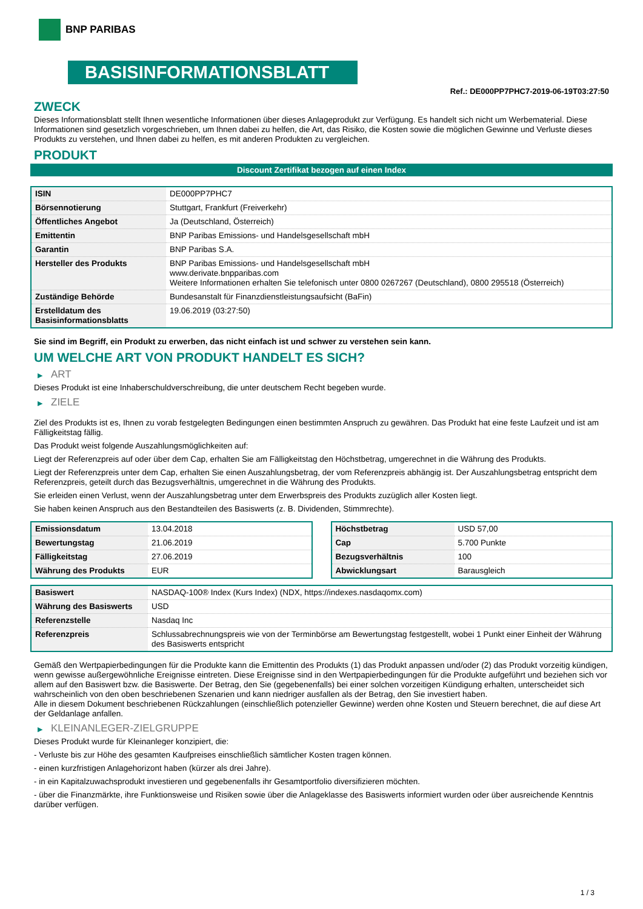BNP PARIBAS
BASISINFORMATIONSBLATT
Ref.: DE000PP7PHC7-2019-06-19T03:27:50
ZWECK
Dieses Informationsblatt stellt Ihnen wesentliche Informationen über dieses Anlageprodukt zur Verfügung. Es handelt sich nicht um Werbematerial. Diese Informationen sind gesetzlich vorgeschrieben, um Ihnen dabei zu helfen, die Art, das Risiko, die Kosten sowie die möglichen Gewinne und Verluste dieses Produkts zu verstehen, und Ihnen dabei zu helfen, es mit anderen Produkten zu vergleichen.
PRODUKT
Discount Zertifikat bezogen auf einen Index
| ISIN | DE000PP7PHC7 |
| Börsennotierung | Stuttgart, Frankfurt (Freiverkehr) |
| Öffentliches Angebot | Ja (Deutschland, Österreich) |
| Emittentin | BNP Paribas Emissions- und Handelsgesellschaft mbH |
| Garantin | BNP Paribas S.A. |
| Hersteller des Produkts | BNP Paribas Emissions- und Handelsgesellschaft mbH www.derivate.bnpparibas.com Weitere Informationen erhalten Sie telefonisch unter 0800 0267267 (Deutschland), 0800 295518 (Österreich) |
| Zuständige Behörde | Bundesanstalt für Finanzdienstleistungsaufsicht (BaFin) |
| Erstelldatum des Basisinformationsblatts | 19.06.2019 (03:27:50) |
Sie sind im Begriff, ein Produkt zu erwerben, das nicht einfach ist und schwer zu verstehen sein kann.
UM WELCHE ART VON PRODUKT HANDELT ES SICH?
▶ ART
Dieses Produkt ist eine Inhaberschuldverschreibung, die unter deutschem Recht begeben wurde.
▶ ZIELE
Ziel des Produkts ist es, Ihnen zu vorab festgelegten Bedingungen einen bestimmten Anspruch zu gewähren. Das Produkt hat eine feste Laufzeit und ist am Fälligkeitstag fällig.
Das Produkt weist folgende Auszahlungsmöglichkeiten auf:
Liegt der Referenzpreis auf oder über dem Cap, erhalten Sie am Fälligkeitstag den Höchstbetrag, umgerechnet in die Währung des Produkts.
Liegt der Referenzpreis unter dem Cap, erhalten Sie einen Auszahlungsbetrag, der vom Referenzpreis abhängig ist. Der Auszahlungsbetrag entspricht dem Referenzpreis, geteilt durch das Bezugsverhältnis, umgerechnet in die Währung des Produkts.
Sie erleiden einen Verlust, wenn der Auszahlungsbetrag unter dem Erwerbspreis des Produkts zuzüglich aller Kosten liegt.
Sie haben keinen Anspruch aus den Bestandteilen des Basiswerts (z. B. Dividenden, Stimmrechte).
| Emissionsdatum | 13.04.2018 |
| Bewertungstag | 21.06.2019 |
| Fälligkeitstag | 27.06.2019 |
| Währung des Produkts | EUR |
| Höchstbetrag | USD 57,00 |
| Cap | 5.700 Punkte |
| Bezugsverhältnis | 100 |
| Abwicklungsart | Barausgleich |
| Basiswert | NASDAQ-100® Index (Kurs Index) (NDX, https://indexes.nasdaqomx.com) |
| Währung des Basiswerts | USD |
| Referenzstelle | Nasdaq Inc |
| Referenzpreis | Schlussabrechnungspreis wie von der Terminbörse am Bewertungstag festgestellt, wobei 1 Punkt einer Einheit der Währung des Basiswerts entspricht |
Gemäß den Wertpapierbedingungen für die Produkte kann die Emittentin des Produkts (1) das Produkt anpassen und/oder (2) das Produkt vorzeitig kündigen, wenn gewisse außergewöhnliche Ereignisse eintreten. Diese Ereignisse sind in den Wertpapierbedingungen für die Produkte aufgeführt und beziehen sich vor allem auf den Basiswert bzw. die Basiswerte. Der Betrag, den Sie (gegebenenfalls) bei einer solchen vorzeitigen Kündigung erhalten, unterscheidet sich wahrscheinlich von den oben beschriebenen Szenarien und kann niedriger ausfallen als der Betrag, den Sie investiert haben.
Alle in diesem Dokument beschriebenen Rückzahlungen (einschließlich potenzieller Gewinne) werden ohne Kosten und Steuern berechnet, die auf diese Art der Geldanlage anfallen.
▶ KLEINANLEGER-ZIELGRUPPE
Dieses Produkt wurde für Kleinanleger konzipiert, die:
- Verluste bis zur Höhe des gesamten Kaufpreises einschließlich sämtlicher Kosten tragen können.
- einen kurzfristigen Anlagehorizont haben (kürzer als drei Jahre).
- in ein Kapitalzuwachsprodukt investieren und gegebenenfalls ihr Gesamtportfolio diversifizieren möchten.
- über die Finanzmärkte, ihre Funktionsweise und Risiken sowie über die Anlageklasse des Basiswerts informiert wurden oder über ausreichende Kenntnis darüber verfügen.
1 / 3